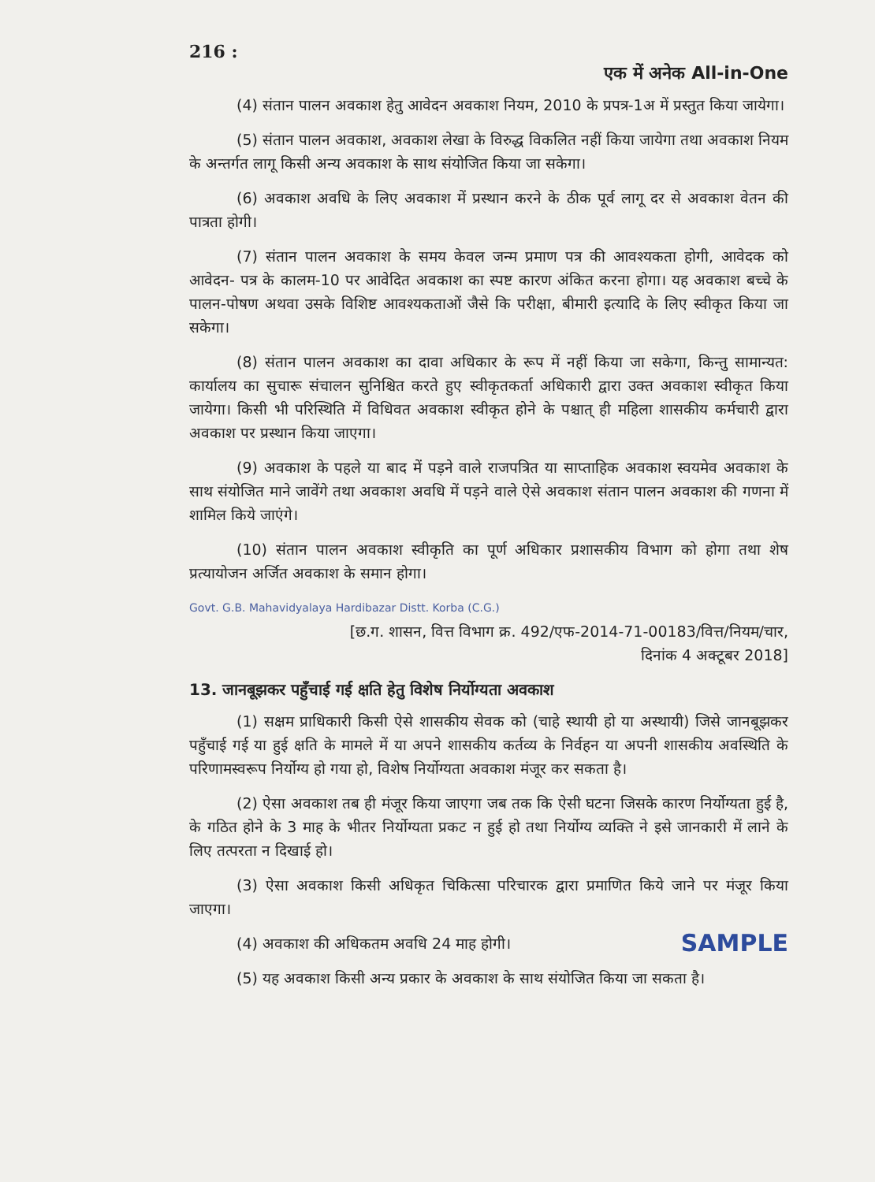216 : एक में अनेक All-in-One
(4) संतान पालन अवकाश हेतु आवेदन अवकाश नियम, 2010 के प्रपत्र-1अ में प्रस्तुत किया जायेगा।
(5) संतान पालन अवकाश, अवकाश लेखा के विरुद्ध विकलित नहीं किया जायेगा तथा अवकाश नियम के अन्तर्गत लागू किसी अन्य अवकाश के साथ संयोजित किया जा सकेगा।
(6) अवकाश अवधि के लिए अवकाश में प्रस्थान करने के ठीक पूर्व लागू दर से अवकाश वेतन की पात्रता होगी।
(7) संतान पालन अवकाश के समय केवल जन्म प्रमाण पत्र की आवश्यकता होगी, आवेदक को आवेदन- पत्र के कालम-10 पर आवेदित अवकाश का स्पष्ट कारण अंकित करना होगा। यह अवकाश बच्चे के पालन-पोषण अथवा उसके विशिष्ट आवश्यकताओं जैसे कि परीक्षा, बीमारी इत्यादि के लिए स्वीकृत किया जा सकेगा।
(8) संतान पालन अवकाश का दावा अधिकार के रूप में नहीं किया जा सकेगा, किन्तु सामान्यत: कार्यालय का सुचारू संचालन सुनिश्चित करते हुए स्वीकृतकर्ता अधिकारी द्वारा उक्त अवकाश स्वीकृत किया जायेगा। किसी भी परिस्थिति में विधिवत अवकाश स्वीकृत होने के पश्चात् ही महिला शासकीय कर्मचारी द्वारा अवकाश पर प्रस्थान किया जाएगा।
(9) अवकाश के पहले या बाद में पड़ने वाले राजपत्रित या साप्ताहिक अवकाश स्वयमेव अवकाश के साथ संयोजित माने जावेंगे तथा अवकाश अवधि में पड़ने वाले ऐसे अवकाश संतान पालन अवकाश की गणना में शामिल किये जाएंगे।
(10) संतान पालन अवकाश स्वीकृति का पूर्ण अधिकार प्रशासकीय विभाग को होगा तथा शेष प्रत्यायोजन अर्जित अवकाश के समान होगा।
Govt. G.B. Mahavidyalaya Hardibazar Distt. Korba (C.G.)
[छ.ग. शासन, वित्त विभाग क्र. 492/एफ-2014-71-00183/वित्त/नियम/चार,
दिनांक 4 अक्टूबर 2018]
13. जानबूझकर पहुँचाई गई क्षति हेतु विशेष निर्योग्यता अवकाश
(1) सक्षम प्राधिकारी किसी ऐसे शासकीय सेवक को (चाहे स्थायी हो या अस्थायी) जिसे जानबूझकर पहुँचाई गई या हुई क्षति के मामले में या अपने शासकीय कर्तव्य के निर्वहन या अपनी शासकीय अवस्थिति के परिणामस्वरूप निर्योग्य हो गया हो, विशेष निर्योग्यता अवकाश मंजूर कर सकता है।
(2) ऐसा अवकाश तब ही मंजूर किया जाएगा जब तक कि ऐसी घटना जिसके कारण निर्योग्यता हुई है, के गठित होने के 3 माह के भीतर निर्योग्यता प्रकट न हुई हो तथा निर्योग्य व्यक्ति ने इसे जानकारी में लाने के लिए तत्परता न दिखाई हो।
(3) ऐसा अवकाश किसी अधिकृत चिकित्सा परिचारक द्वारा प्रमाणित किये जाने पर मंजूर किया जाएगा।
SAMPLE
(4) अवकाश की अधिकतम अवधि 24 माह होगी।
(5) यह अवकाश किसी अन्य प्रकार के अवकाश के साथ संयोजित किया जा सकता है।